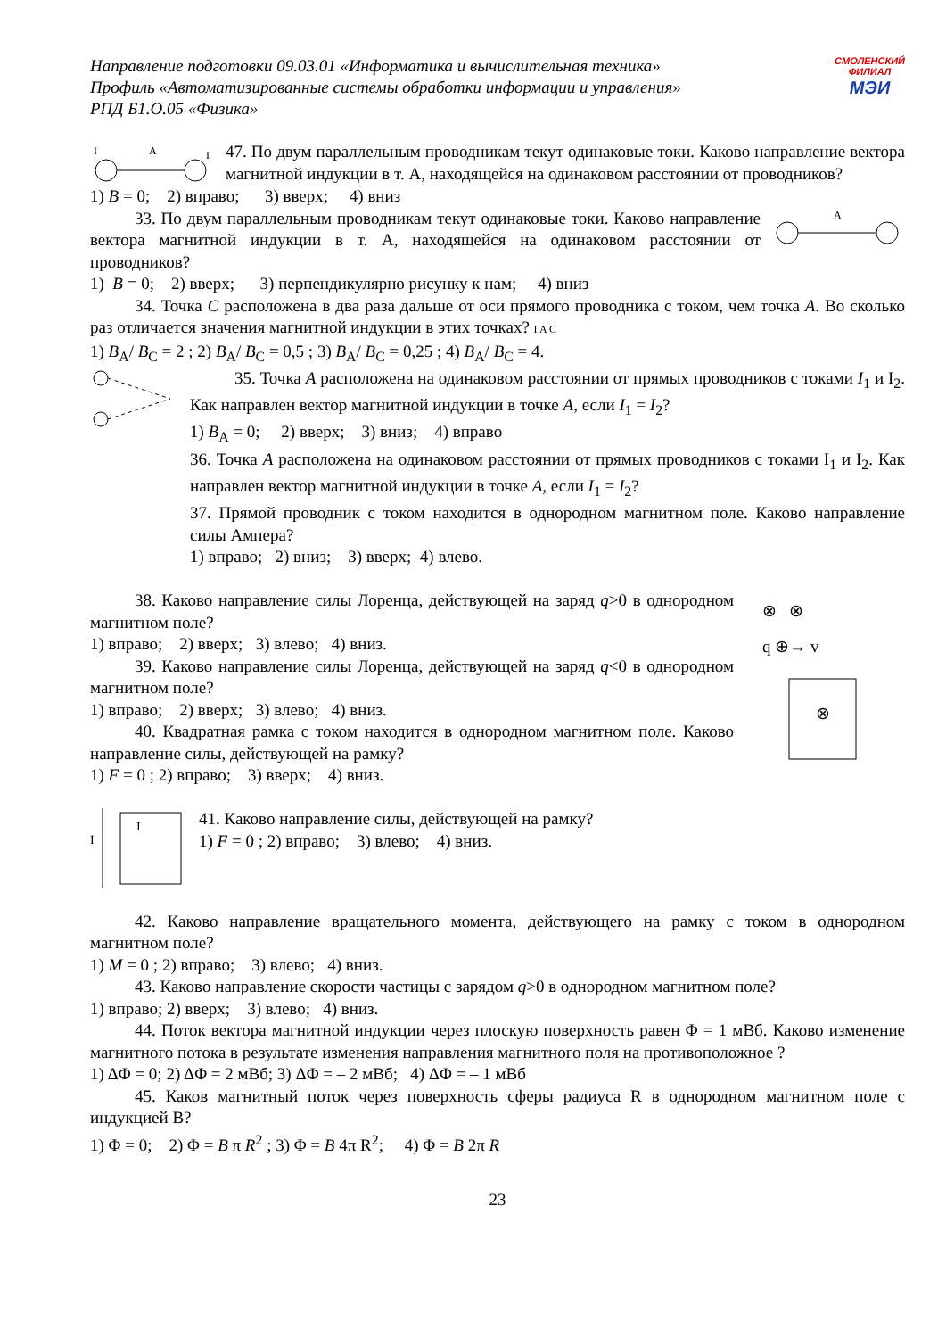Направление подготовки 09.03.01 «Информатика и вычислительная техника»
Профиль «Автоматизированные системы обработки информации и управления»
РПД Б1.О.05 «Физика»
СМОЛЕНСКИЙ
ФИЛИАЛ
МЭИ
I
A
I
47. По двум параллельным проводникам текут одинаковые токи. Каково направление вектора магнитной индукции в т. А, находящейся на одинаковом расстоянии от проводников?
1) B = 0; 2) вправо; 3) вверх; 4) вниз
33. По двум параллельным проводникам текут одинаковые токи. Каково направление вектора магнитной индукции в т. А, находящейся на одинаковом расстоянии от проводников?
A
1) B = 0; 2) вверх; 3) перпендикулярно рисунку к нам; 4) вниз
34. Точка C расположена в два раза дальше от оси прямого проводника с током, чем точка A. Во сколько раз отличается значения магнитной индукции в этих точках? I A C
1) B<sub>A</sub>/ B<sub>C</sub> = 2 ; 2) B<sub>A</sub>/ B<sub>C</sub> = 0,5 ; 3) B<sub>A</sub>/ B<sub>C</sub> = 0,25 ; 4) B<sub>A</sub>/ B<sub>C</sub> = 4.
35. Точка A расположена на одинаковом расстоянии от прямых проводников с токами I<sub>1</sub> и I<sub>2</sub>. Как направлен вектор магнитной индукции в точке A, если I<sub>1</sub> = I<sub>2</sub>?
1) B<sub>A</sub> = 0; 2) вверх; 3) вниз; 4) вправо
36. Точка A расположена на одинаковом расстоянии от прямых проводников с токами I<sub>1</sub> и I<sub>2</sub>. Как направлен вектор магнитной индукции в точке A, если I<sub>1</sub> = I<sub>2</sub>?
37. Прямой проводник с током находится в однородном магнитном поле. Каково направление силы Ампера?
1) вправо; 2) вниз; 3) вверх; 4) влево.
38. Каково направление силы Лоренца, действующей на заряд q>0 в однородном магнитном поле?
1) вправо; 2) вверх; 3) влево; 4) вниз.
39. Каково направление силы Лоренца, действующей на заряд q<0 в однородном магнитном поле?
1) вправо; 2) вверх; 3) влево; 4) вниз.
40. Квадратная рамка с током находится в однородном магнитном поле. Каково направление силы, действующей на рамку?
1) F = 0 ; 2) вправо; 3) вверх; 4) вниз.
⊗
⊗ ⊗
q ⊕→ v
I
I
41. Каково направление силы, действующей на рамку?
1) F = 0 ; 2) вправо; 3) влево; 4) вниз.
42. Каково направление вращательного момента, действующего на рамку с током в однородном магнитном поле?
1) M = 0 ; 2) вправо; 3) влево; 4) вниз.
43. Каково направление скорости частицы с зарядом q>0 в однородном магнитном поле?
1) вправо; 2) вверх; 3) влево; 4) вниз.
44. Поток вектора магнитной индукции через плоскую поверхность равен Φ = 1 мВб. Каково изменение магнитного потока в результате изменения направления магнитного поля на противоположное ?
1) ΔΦ = 0; 2) ΔΦ = 2 мВб; 3) ΔΦ = – 2 мВб; 4) ΔΦ = – 1 мВб
45. Каков магнитный поток через поверхность сферы радиуса R в однородном магнитном поле с индукцией B?
1) Φ = 0; 2) Φ = B π R<sup>2</sup> ; 3) Φ = B 4π R<sup>2</sup>; 4) Φ = B 2π R
23